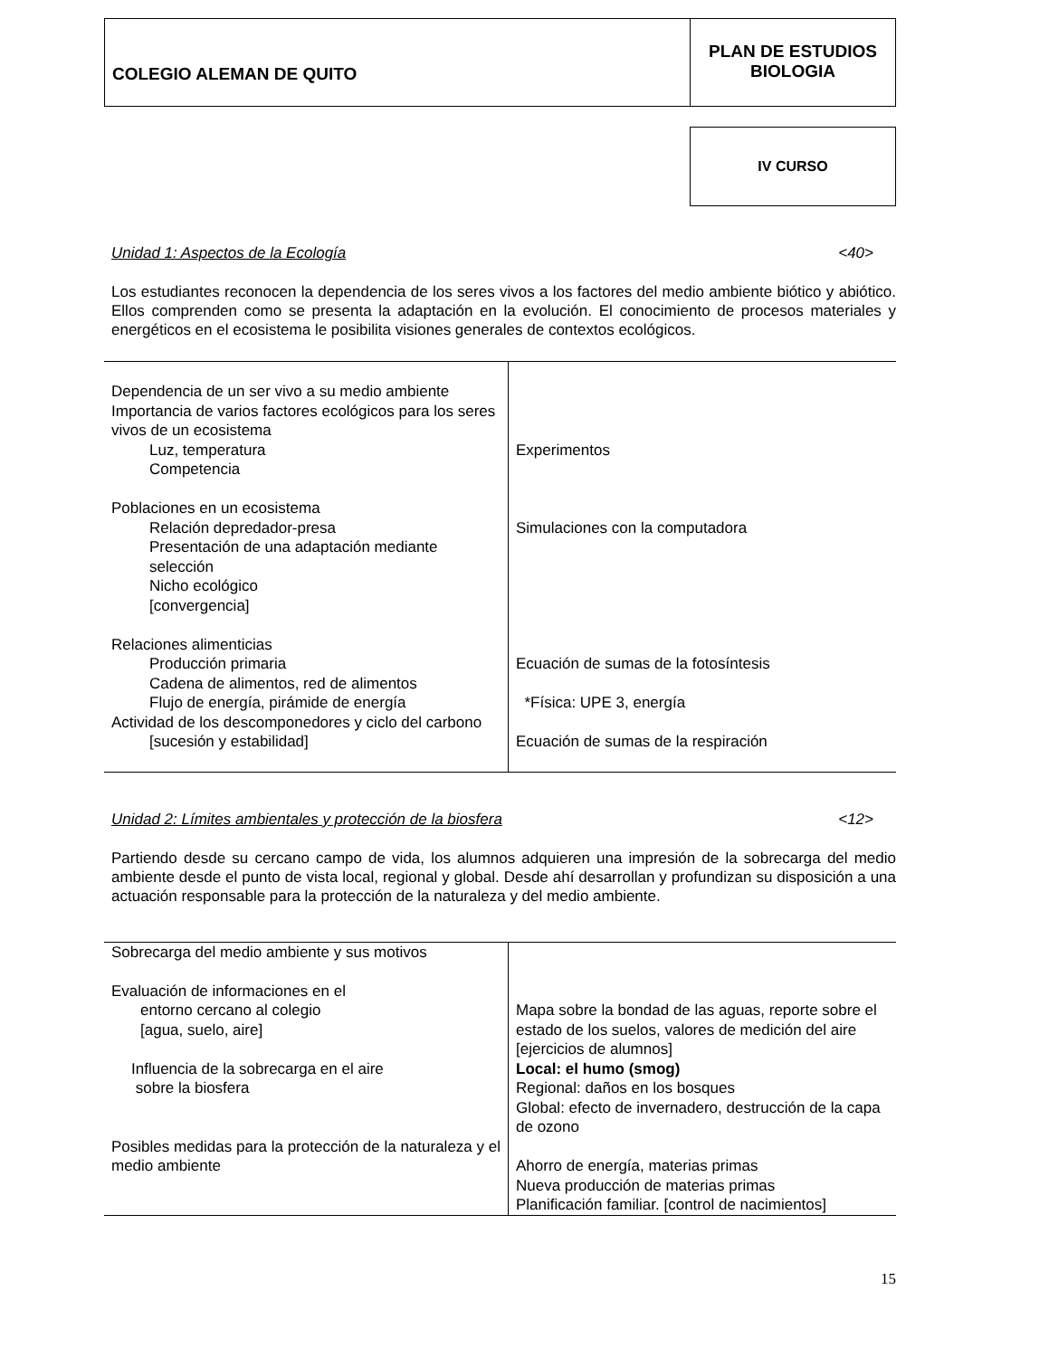COLEGIO ALEMAN DE QUITO
PLAN DE ESTUDIOS
BIOLOGIA
IV CURSO
Unidad 1: Aspectos de la Ecología <40>
Los estudiantes reconocen la dependencia de los seres vivos a los factores del medio ambiente biótico y abiótico. Ellos comprenden como se presenta la adaptación en la evolución. El conocimiento de procesos materiales y energéticos en el ecosistema le posibilita visiones generales de contextos ecológicos.
| Dependencia de un ser vivo a su medio ambiente Importancia de varios factores ecológicos para los seres vivos de un ecosistema Luz, temperatura Competencia Poblaciones en un ecosistema Relación depredador-presa Presentación de una adaptación mediante selección Nicho ecológico [convergencia] Relaciones alimenticias Producción primaria Cadena de alimentos, red de alimentos Flujo de energía, pirámide de energía Actividad de los descomponedores y ciclo del carbono [sucesión y estabilidad] | Experimentos Simulaciones con la computadora Ecuación de sumas de la fotosíntesis *Física: UPE 3, energía Ecuación de sumas de la respiración |
Unidad 2: Límites ambientales y protección de la biosfera <12>
Partiendo desde su cercano campo de vida, los alumnos adquieren una impresión de la sobrecarga del medio ambiente desde el punto de vista local, regional y global. Desde ahí desarrollan y profundizan su disposición a una actuación responsable para la protección de la naturaleza y del medio ambiente.
| Sobrecarga del medio ambiente y sus motivos Evaluación de informaciones en el entorno cercano al colegio [agua, suelo, aire] Influencia de la sobrecarga en el aire sobre la biosfera Posibles medidas para la protección de la naturaleza y el medio ambiente | Mapa sobre la bondad de las aguas, reporte sobre el estado de los suelos, valores de medición del aire [ejercicios de alumnos] Local: el humo (smog) Regional: daños en los bosques Global: efecto de invernadero, destrucción de la capa de ozono Ahorro de energía, materias primas Nueva producción de materias primas Planificación familiar. [control de nacimientos] |
15